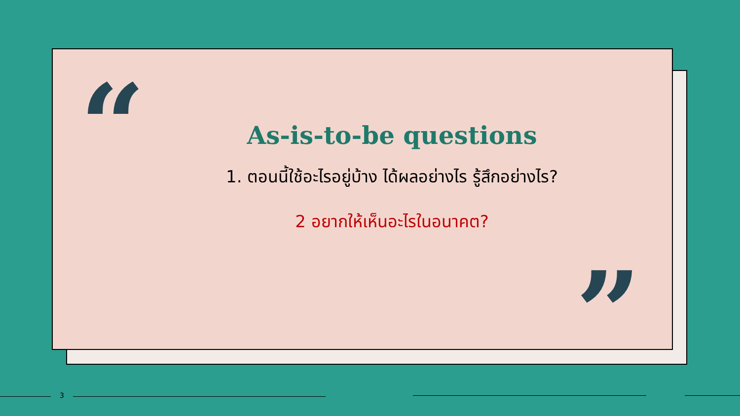“
”
As-is-to-be questions
1. ตอนนี้ใช้อะไรอยู่บ้าง ได้ผลอย่างไร รู้สึกอย่างไร?
2 อยากให้เห็นอะไรในอนาคต?
3